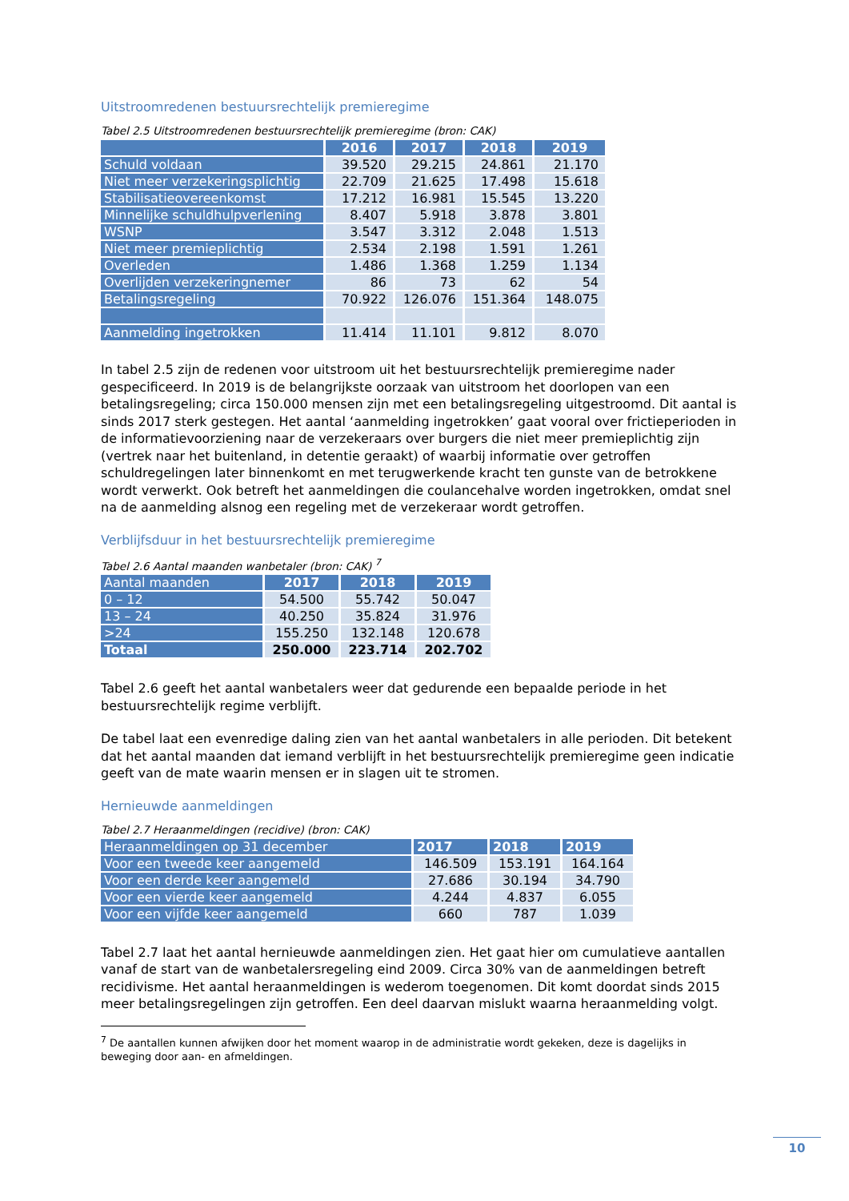Uitstroomredenen bestuursrechtelijk premieregime
Tabel 2.5 Uitstroomredenen bestuursrechtelijk premieregime (bron: CAK)
| | 2016 | 2017 | 2018 | 2019 |
| --- | --- | --- | --- | --- |
| Schuld voldaan | 39.520 | 29.215 | 24.861 | 21.170 |
| Niet meer verzekeringsplichtig | 22.709 | 21.625 | 17.498 | 15.618 |
| Stabilisatieovereenkomst | 17.212 | 16.981 | 15.545 | 13.220 |
| Minnelijke schuldhulpverlening | 8.407 | 5.918 | 3.878 | 3.801 |
| WSNP | 3.547 | 3.312 | 2.048 | 1.513 |
| Niet meer premieplichtig | 2.534 | 2.198 | 1.591 | 1.261 |
| Overleden | 1.486 | 1.368 | 1.259 | 1.134 |
| Overlijden verzekeringnemer | 86 | 73 | 62 | 54 |
| Betalingsregeling | 70.922 | 126.076 | 151.364 | 148.075 |
| Aanmelding ingetrokken | 11.414 | 11.101 | 9.812 | 8.070 |
In tabel 2.5 zijn de redenen voor uitstroom uit het bestuursrechtelijk premieregime nader gespecificeerd. In 2019 is de belangrijkste oorzaak van uitstroom het doorlopen van een betalingsregeling; circa 150.000 mensen zijn met een betalingsregeling uitgestroomd. Dit aantal is sinds 2017 sterk gestegen. Het aantal ‘aanmelding ingetrokken’ gaat vooral over frictieperioden in de informatievoorziening naar de verzekeraars over burgers die niet meer premieplichtig zijn (vertrek naar het buitenland, in detentie geraakt) of waarbij informatie over getroffen schuldregelingen later binnenkomt en met terugwerkende kracht ten gunste van de betrokkene wordt verwerkt. Ook betreft het aanmeldingen die coulancehalve worden ingetrokken, omdat snel na de aanmelding alsnog een regeling met de verzekeraar wordt getroffen.
Verblijfsduur in het bestuursrechtelijk premieregime
Tabel 2.6 Aantal maanden wanbetaler (bron: CAK) <sup>7</sup>
| Aantal maanden | 2017 | 2018 | 2019 |
| --- | --- | --- | --- |
| 0 – 12 | 54.500 | 55.742 | 50.047 |
| 13 – 24 | 40.250 | 35.824 | 31.976 |
| >24 | 155.250 | 132.148 | 120.678 |
| Totaal | 250.000 | 223.714 | 202.702 |
Tabel 2.6 geeft het aantal wanbetalers weer dat gedurende een bepaalde periode in het bestuursrechtelijk regime verblijft.
De tabel laat een evenredige daling zien van het aantal wanbetalers in alle perioden. Dit betekent dat het aantal maanden dat iemand verblijft in het bestuursrechtelijk premieregime geen indicatie geeft van de mate waarin mensen er in slagen uit te stromen.
Hernieuwde aanmeldingen
Tabel 2.7 Heraanmeldingen (recidive) (bron: CAK)
| Heraanmeldingen op 31 december | 2017 | 2018 | 2019 |
| --- | --- | --- | --- |
| Voor een tweede keer aangemeld | 146.509 | 153.191 | 164.164 |
| Voor een derde keer aangemeld | 27.686 | 30.194 | 34.790 |
| Voor een vierde keer aangemeld | 4.244 | 4.837 | 6.055 |
| Voor een vijfde keer aangemeld | 660 | 787 | 1.039 |
Tabel 2.7 laat het aantal hernieuwde aanmeldingen zien. Het gaat hier om cumulatieve aantallen vanaf de start van de wanbetalersregeling eind 2009. Circa 30% van de aanmeldingen betreft recidivisme. Het aantal heraanmeldingen is wederom toegenomen. Dit komt doordat sinds 2015 meer betalingsregelingen zijn getroffen. Een deel daarvan mislukt waarna heraanmelding volgt.
<sup>7</sup> De aantallen kunnen afwijken door het moment waarop in de administratie wordt gekeken, deze is dagelijks in
beweging door aan- en afmeldingen.
10